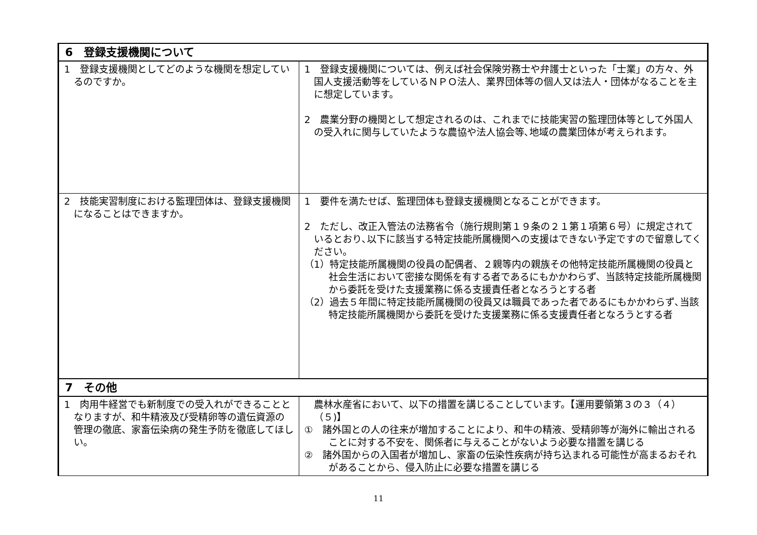| 6 登録支援機関について | |
| --- | --- |
| 1 登録支援機関としてどのような機関を想定しているのですか。 | 1 登録支援機関については、例えば社会保険労務士や弁護士といった「士業」の方々、外国人支援活動等をしているＮＰＯ法人、業界団体等の個人又は法人・団体がなることを主に想定しています。 2 農業分野の機関として想定されるのは、これまでに技能実習の監理団体等として外国人の受入れに関与していたような農協や法人協会等､地域の農業団体が考えられます。 |
| 2 技能実習制度における監理団体は、登録支援機関になることはできますか。 | 1 要件を満たせば、監理団体も登録支援機関となることができます。 2 ただし、改正入管法の法務省令（施行規則第１９条の２１第１項第６号）に規定されているとおり､以下に該当する特定技能所属機関への支援はできない予定ですので留意してください。 （1）特定技能所属機関の役員の配偶者、２親等内の親族その他特定技能所属機関の役員と社会生活において密接な関係を有する者であるにもかかわらず、当該特定技能所属機関から委託を受けた支援業務に係る支援責任者となろうとする者 （2）過去５年間に特定技能所属機関の役員又は職員であった者であるにもかかわらず､当該特定技能所属機関から委託を受けた支援業務に係る支援責任者となろうとする者 |
| 7 その他 | |
| 1 肉用牛経営でも新制度での受入れができることとなりますが、和牛精液及び受精卵等の遺伝資源の管理の徹底、家畜伝染病の発生予防を徹底してほしい。 | 農林水産省において、以下の措置を講じることしています。【運用要領第３の３（４）（５)】 ① 諸外国との人の往来が増加することにより、和牛の精液、受精卵等が海外に輸出されることに対する不安を、関係者に与えることがないよう必要な措置を講じる ② 諸外国からの入国者が増加し、家畜の伝染性疾病が持ち込まれる可能性が高まるおそれがあることから、侵入防止に必要な措置を講じる |
11